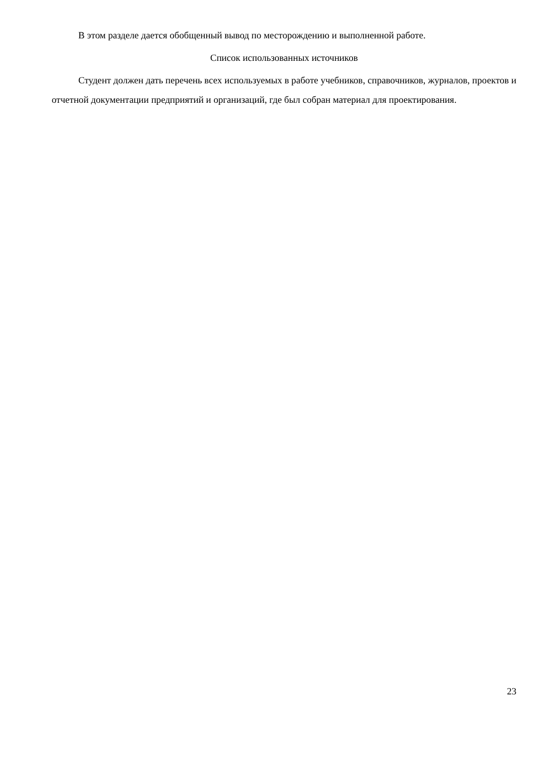В этом разделе дается обобщенный вывод по месторождению и выполненной работе.
Список использованных источников
Студент должен дать перечень всех используемых в работе учебников, справочников, журналов, проектов и отчетной документации предприятий и организаций, где был собран материал для проектирования.
23